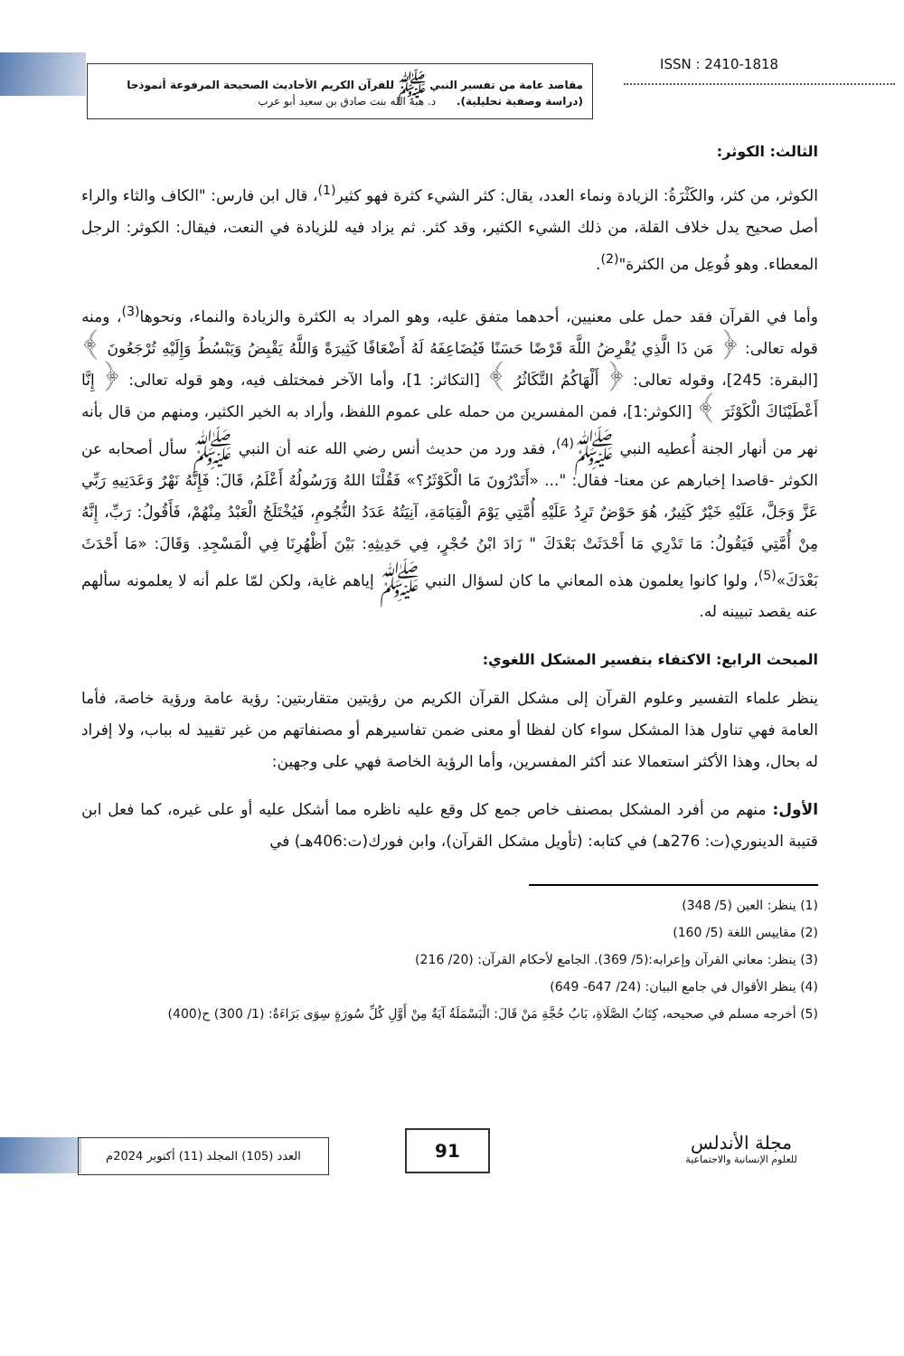ISSN : 2410-1818
مقاصد عامة من تفسير النبي ﷺ للقرآن الكريم الأحاديث الصحيحة المرفوعة أنموذجا
(دراسة وصفية تحليلية). د. هبة الله بنت صادق بن سعيد أبو عرب
الثالث: الكوثر:
الكوثر، من كثر، والكَثْرَةُ: الزيادة ونماء العدد، يقال: كثر الشيء كثرة فهو كثير<sup>(1)</sup>، قال ابن فارس: "الكاف والثاء والراء أصل صحيح يدل خلاف القلة، من ذلك الشيء الكثير، وقد كثر. ثم يزاد فيه للزيادة في النعت، فيقال: الكوثر: الرجل المعطاء. وهو فُوعِل من الكثرة"<sup>(2)</sup>.
وأما في القرآن فقد حمل على معنيين، أحدهما متفق عليه، وهو المراد به الكثرة والزيادة والنماء، ونحوها<sup>(3)</sup>، ومنه قوله تعالى: ﴿ مَن ذَا الَّذِي يُقْرِضُ اللَّهَ قَرْضًا حَسَنًا فَيُضَاعِفَهُ لَهُ أَضْعَافًا كَثِيرَةً وَاللَّهُ يَقْبِضُ وَيَبْسُطُ وَإِلَيْهِ تُرْجَعُونَ ﴾ [البقرة: 245]، وقوله تعالى: ﴿ أَلْهَاكُمُ التَّكَاثُرُ ﴾ [التكاثر: 1]، وأما الآخر فمختلف فيه، وهو قوله تعالى: ﴿ إِنَّا أَعْطَيْنَاكَ الْكَوْثَرَ ﴾ [الكوثر:1]، فمن المفسرين من حمله على عموم اللفظ، وأراد به الخير الكثير، ومنهم من قال بأنه نهر من أنهار الجنة أُعطيه النبي ﷺ<sup>(4)</sup>، فقد ورد من حديث أنس رضي الله عنه أن النبي ﷺ سأل أصحابه عن الكوثر -قاصدا إخبارهم عن معنا- فقال: "... «أَتَدْرُونَ مَا الْكَوْثَرُ؟» فَقُلْنَا اللهُ وَرَسُولُهُ أَعْلَمُ، قَالَ: فَإِنَّهُ نَهْرٌ وَعَدَنِيهِ رَبِّي عَزَّ وَجَلَّ، عَلَيْهِ خَيْرٌ كَثِيرٌ، هُوَ حَوْضٌ تَرِدُ عَلَيْهِ أُمَّتِي يَوْمَ الْقِيَامَةِ، آنِيَتُهُ عَدَدُ النُّجُومِ، فَيُخْتَلَجُ الْعَبْدُ مِنْهُمْ، فَأَقُولُ: رَبِّ، إِنَّهُ مِنْ أُمَّتِي فَيَقُولُ: مَا تَدْرِي مَا أَحْدَثَتْ بَعْدَكَ " زَادَ ابْنُ حُجْرٍ، فِي حَدِيثِهِ: بَيْنَ أَظْهُرِنَا فِي الْمَسْجِدِ. وَقَالَ: «مَا أَحْدَثَ بَعْدَكَ»<sup>(5)</sup>، ولوا كانوا يعلمون هذه المعاني ما كان لسؤال النبي ﷺ إياهم غاية، ولكن لمّا علم أنه لا يعلمونه سألهم عنه يقصد تبيينه له.
المبحث الرابع: الاكتفاء بتفسير المشكل اللغوي:
ينظر علماء التفسير وعلوم القرآن إلى مشكل القرآن الكريم من رؤيتين متقاربتين: رؤية عامة ورؤية خاصة، فأما العامة فهي تناول هذا المشكل سواء كان لفظا أو معنى ضمن تفاسيرهم أو مصنفاتهم من غير تقييد له بباب، ولا إفراد له بحال، وهذا الأكثر استعمالا عند أكثر المفسرين، وأما الرؤية الخاصة فهي على وجهين:
الأول: منهم من أفرد المشكل بمصنف خاص جمع كل وقع عليه ناظره مما أشكل عليه أو على غيره، كما فعل ابن قتيبة الدينوري(ت: 276هـ) في كتابه: (تأويل مشكل القرآن)، وابن فورك(ت:406هـ) في
(1) ينظر: العين (5/ 348)
(2) مقاييس اللغة (5/ 160)
(3) ينظر: معاني القرآن وإعرابه:(5/ 369). الجامع لأحكام القرآن: (20/ 216)
(4) ينظر الأقوال في جامع البيان: (24/ 647- 649)
(5) أخرجه مسلم في صحيحه، كِتَابُ الصَّلَاةِ، بَابُ حُجَّةِ مَنْ قَالَ: الْبَسْمَلَةُ آيَةٌ مِنْ أَوَّلِ كُلِّ سُورَةٍ سِوَى بَرَاءَةٌ: (1/ 300) ح(400)
العدد (105) المجلد (11) أكتوبر 2024م
91
مجلة الأندلس
للعلوم الإنسانية والاجتماعية